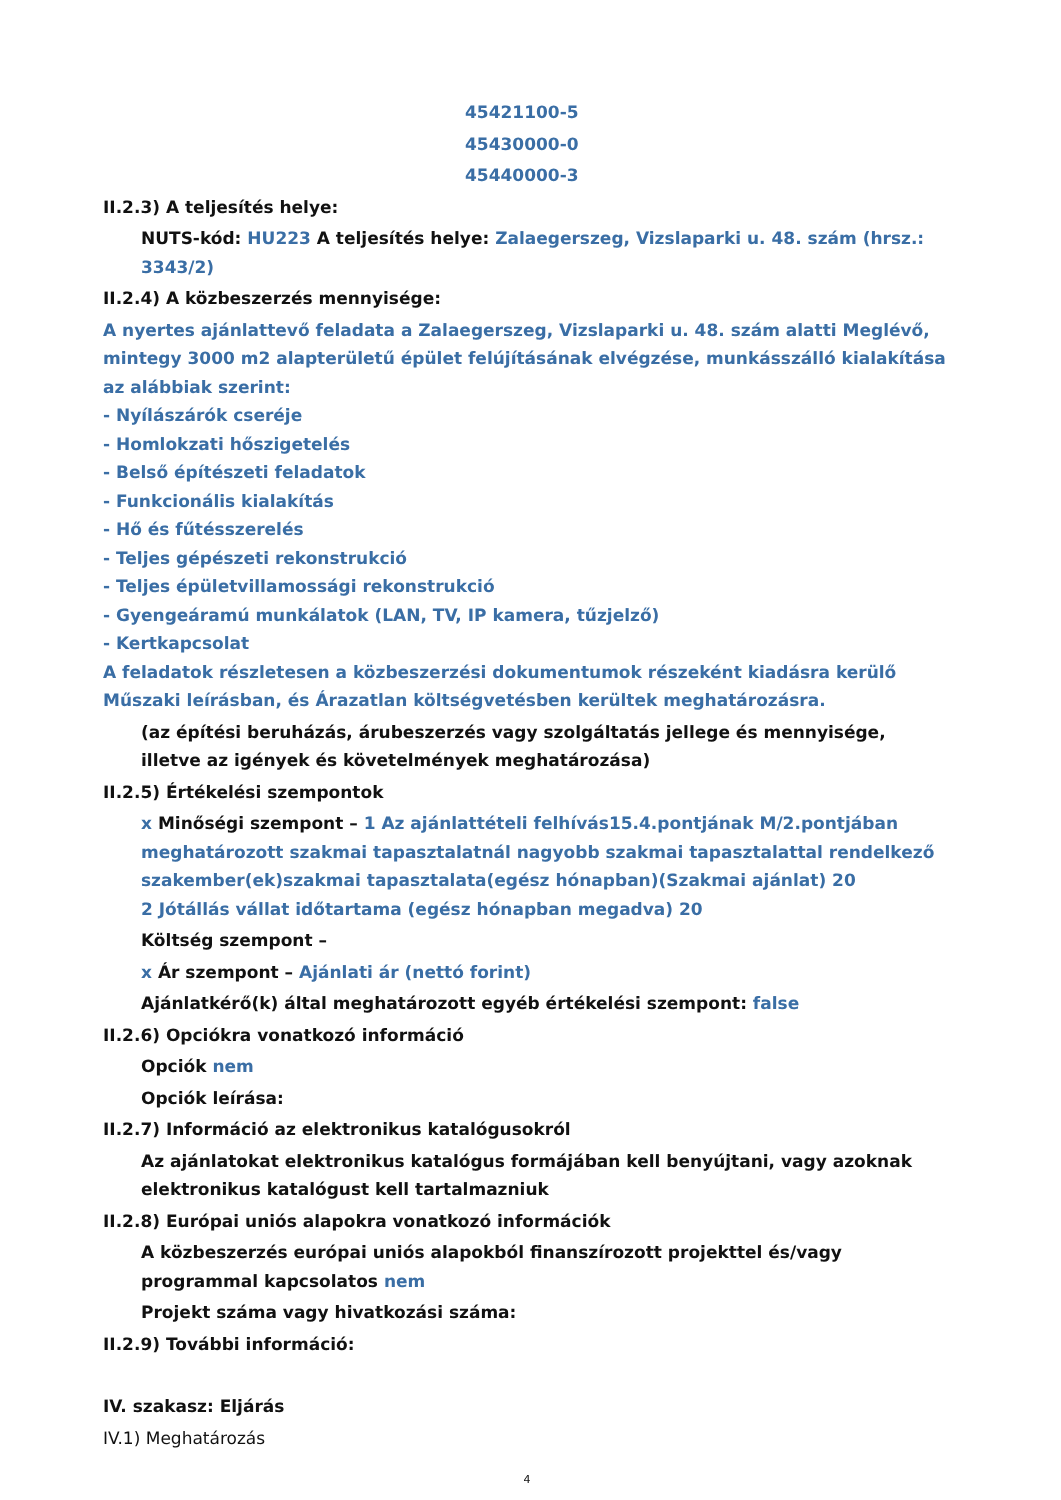45421100-5
45430000-0
45440000-3
II.2.3) A teljesítés helye:
NUTS-kód: HU223 A teljesítés helye: Zalaegerszeg, Vizslaparki u. 48. szám (hrsz.: 3343/2)
II.2.4) A közbeszerzés mennyisége:
A nyertes ajánlattevő feladata a Zalaegerszeg, Vizslaparki u. 48. szám alatti Meglévő, mintegy 3000 m2 alapterületű épület felújításának elvégzése, munkásszálló kialakítása az alábbiak szerint:
- Nyílászárók cseréje
- Homlokzati hőszigetelés
- Belső építészeti feladatok
- Funkcionális kialakítás
- Hő és fűtésszerelés
- Teljes gépészeti rekonstrukció
- Teljes épületvillamossági rekonstrukció
- Gyengeáramú munkálatok (LAN, TV, IP kamera, tűzjelző)
- Kertkapcsolat
A feladatok részletesen a közbeszerzési dokumentumok részeként kiadásra kerülő Műszaki leírásban, és Árazatlan költségvetésben kerültek meghatározásra.
(az építési beruházás, árubeszerzés vagy szolgáltatás jellege és mennyisége, illetve az igények és követelmények meghatározása)
II.2.5) Értékelési szempontok
x Minőségi szempont – 1 Az ajánlattételi felhívás15.4.pontjának M/2.pontjában meghatározott szakmai tapasztalatnál nagyobb szakmai tapasztalattal rendelkező szakember(ek)szakmai tapasztalata(egész hónapban)(Szakmai ajánlat) 20
2 Jótállás vállat időtartama (egész hónapban megadva) 20
Költség szempont –
x Ár szempont – Ajánlati ár (nettó forint)
Ajánlatkérő(k) által meghatározott egyéb értékelési szempont: false
II.2.6) Opciókra vonatkozó információ
Opciók nem
Opciók leírása:
II.2.7) Információ az elektronikus katalógusokról
Az ajánlatokat elektronikus katalógus formájában kell benyújtani, vagy azoknak elektronikus katalógust kell tartalmazniuk
II.2.8) Európai uniós alapokra vonatkozó információk
A közbeszerzés európai uniós alapokból finanszírozott projekttel és/vagy programmal kapcsolatos nem
Projekt száma vagy hivatkozási száma:
II.2.9) További információ:
IV. szakasz: Eljárás
IV.1) Meghatározás
4